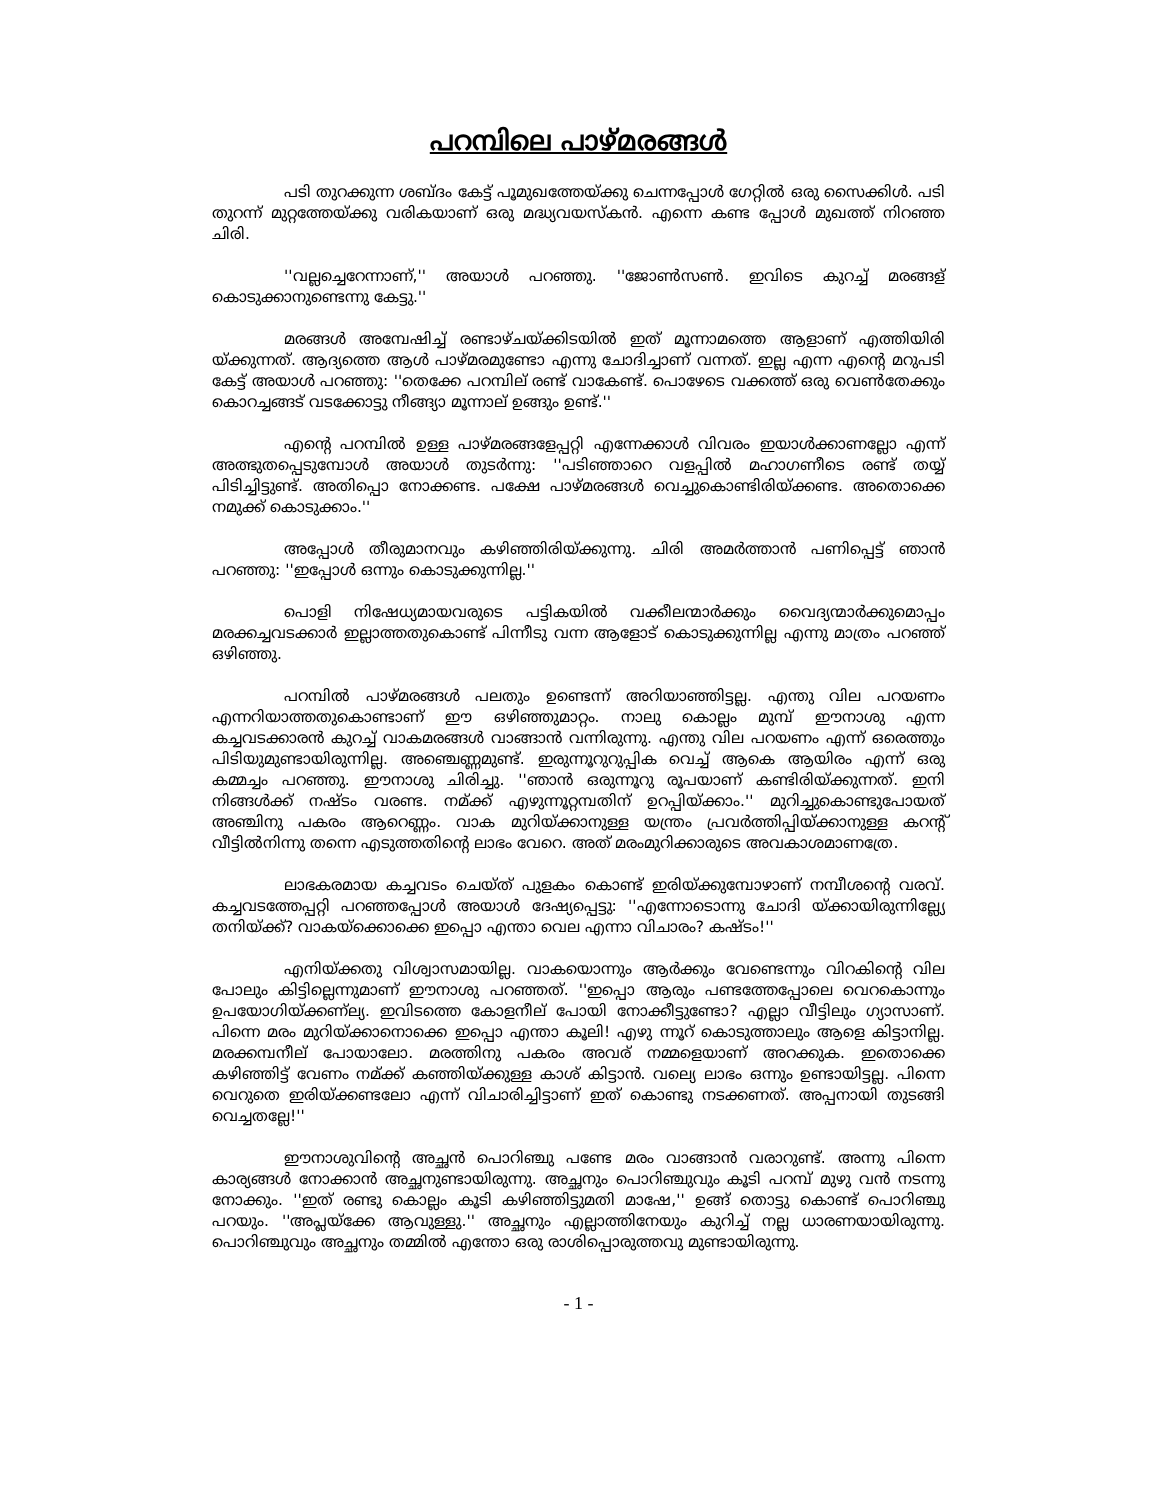പറമ്പിലെ പാഴ്മരങ്ങൾ
പടി തുറക്കുന്ന ശബ്ദം കേട്ട് പൂമുഖത്തേയ്ക്കു ചെന്നപ്പോൾ ഗേറ്റിൽ ഒരു സൈക്കിൾ. പടി തുറന്ന് മുറ്റത്തേയ്ക്കു വരികയാണ് ഒരു മദ്ധ്യവയസ്കൻ. എന്നെ കണ്ട പ്പോൾ മുഖത്ത് നിറഞ്ഞ ചിരി.
''വല്ലച്ചെറേന്നാണ്,'' അയാൾ പറഞ്ഞു. ''ജോൺസൺ. ഇവിടെ കുറച്ച് മരങ്ങള് കൊടുക്കാനുണ്ടെന്നു കേട്ടു.''
മരങ്ങൾ അമ്പേഷിച്ച് രണ്ടാഴ്ചയ്ക്കിടയിൽ ഇത് മൂന്നാമത്തെ ആളാണ് എത്തിയിരി യ്ക്കുന്നത്. ആദ്യത്തെ ആൾ പാഴ്മരമുണ്ടോ എന്നു ചോദിച്ചാണ് വന്നത്. ഇല്ല എന്ന എന്റെ മറുപടി കേട്ട് അയാൾ പറഞ്ഞു: ''തെക്കേ പറമ്പില് രണ്ട് വാകേണ്ട്. പൊഴേടെ വക്കത്ത് ഒരു വെൺതേക്കും കൊറച്ചങ്ങട് വടക്കോട്ടു നീങ്ങ്യാ മൂന്നാല് ഉങ്ങും ഉണ്ട്.''
എന്റെ പറമ്പിൽ ഉള്ള പാഴ്മരങ്ങളേപ്പറ്റി എന്നേക്കാൾ വിവരം ഇയാൾക്കാണല്ലോ എന്ന് അത്ഭുതപ്പെടുമ്പോൾ അയാൾ തുടർന്നു: ''പടിഞ്ഞാറെ വളപ്പിൽ മഹാഗണീടെ രണ്ട് തയ്യ് പിടിച്ചിട്ടുണ്ട്. അതിപ്പൊ നോക്കണ്ട. പക്ഷേ പാഴ്മരങ്ങൾ വെച്ചുകൊണ്ടിരിയ്ക്കണ്ട. അതൊക്കെ നമുക്ക് കൊടുക്കാം.''
അപ്പോൾ തീരുമാനവും കഴിഞ്ഞിരിയ്ക്കുന്നു. ചിരി അമർത്താൻ പണിപ്പെട്ട് ഞാൻ പറഞ്ഞു: ''ഇപ്പോൾ ഒന്നും കൊടുക്കുന്നില്ല.''
പൊളി നിഷേധ്യമായവരുടെ പട്ടികയിൽ വക്കീലന്മാർക്കും വൈദ്യന്മാർക്കുമൊപ്പം മരക്കച്ചവടക്കാർ ഇല്ലാത്തതുകൊണ്ട് പിന്നീടു വന്ന ആളോട് കൊടുക്കുന്നില്ല എന്നു മാത്രം പറഞ്ഞ് ഒഴിഞ്ഞു.
പറമ്പിൽ പാഴ്മരങ്ങൾ പലതും ഉണ്ടെന്ന് അറിയാഞ്ഞിട്ടല്ല. എന്തു വില പറയണം എന്നറിയാത്തതുകൊണ്ടാണ് ഈ ഒഴിഞ്ഞുമാറ്റം. നാലു കൊല്ലം മുമ്പ് ഈനാശു എന്ന കച്ചവടക്കാരൻ കുറച്ച് വാകമരങ്ങൾ വാങ്ങാൻ വന്നിരുന്നു. എന്തു വില പറയണം എന്ന് ഒരെത്തും പിടിയുമുണ്ടായിരുന്നില്ല. അഞ്ചെണ്ണമുണ്ട്. ഇരുന്നൂറുറുപ്പിക വെച്ച് ആകെ ആയിരം എന്ന് ഒരു കമ്മച്ചം പറഞ്ഞു. ഈനാശു ചിരിച്ചു. ''ഞാൻ ഒരുന്നൂറു രൂപയാണ് കണ്ടിരിയ്ക്കുന്നത്. ഇനി നിങ്ങൾക്ക് നഷ്ടം വരണ്ട. നമ്ക്ക് എഴുന്നൂറ്റമ്പതിന് ഉറപ്പിയ്ക്കാം.'' മുറിച്ചുകൊണ്ടുപോയത് അഞ്ചിനു പകരം ആറെണ്ണം. വാക മുറിയ്ക്കാനുള്ള യന്ത്രം പ്രവർത്തിപ്പിയ്ക്കാനുള്ള കറന്റ് വീട്ടിൽനിന്നു തന്നെ എടുത്തതിന്റെ ലാഭം വേറെ. അത് മരംമുറിക്കാരുടെ അവകാശമാണത്രേ.
ലാഭകരമായ കച്ചവടം ചെയ്ത് പുളകം കൊണ്ട് ഇരിയ്ക്കുമ്പോഴാണ് നമ്പീശന്റെ വരവ്. കച്ചവടത്തേപ്പറ്റി പറഞ്ഞപ്പോൾ അയാൾ ദേഷ്യപ്പെട്ടു: ''എന്നോടൊന്നു ചോദി യ്ക്കായിരുന്നില്ല്യേ തനിയ്ക്ക്? വാകയ്ക്കൊക്കെ ഇപ്പൊ എന്താ വെല എന്നാ വിചാരം? കഷ്ടം!''
എനിയ്ക്കതു വിശ്വാസമായില്ല. വാകയൊന്നും ആർക്കും വേണ്ടെന്നും വിറകിന്റെ വില പോലും കിട്ടില്ലെന്നുമാണ് ഈനാശു പറഞ്ഞത്. ''ഇപ്പൊ ആരും പണ്ടത്തേപ്പോലെ വെറകൊന്നും ഉപയോഗിയ്ക്കണ്ല്യ. ഇവിടത്തെ കോളനീല് പോയി നോക്കീട്ടുണ്ടോ? എല്ലാ വീട്ടിലും ഗ്യാസാണ്. പിന്നെ മരം മുറിയ്ക്കാനൊക്കെ ഇപ്പൊ എന്താ കൂലി! എഴു ന്നൂറ് കൊടുത്താലും ആളെ കിട്ടാനില്ല. മരക്കമ്പനീല് പോയാലോ. മരത്തിനു പകരം അവര് നമ്മളെയാണ് അറക്കുക. ഇതൊക്കെ കഴിഞ്ഞിട്ട് വേണം നമ്ക്ക് കഞ്ഞിയ്ക്കുള്ള കാശ് കിട്ടാൻ. വല്യെ ലാഭം ഒന്നും ഉണ്ടായിട്ടല്ല. പിന്നെ വെറുതെ ഇരിയ്ക്കണ്ടലോ എന്ന് വിചാരിച്ചിട്ടാണ് ഇത് കൊണ്ടു നടക്കണത്. അപ്പനായി തുടങ്ങി വെച്ചതല്ലേ!''
ഈനാശുവിന്റെ അച്ഛൻ പൊറിഞ്ചു പണ്ടേ മരം വാങ്ങാൻ വരാറുണ്ട്. അന്നു പിന്നെ കാര്യങ്ങൾ നോക്കാൻ അച്ഛനുണ്ടായിരുന്നു. അച്ഛനും പൊറിഞ്ചുവും കൂടി പറമ്പ് മുഴു വൻ നടന്നു നോക്കും. ''ഇത് രണ്ടു കൊല്ലം കൂടി കഴിഞ്ഞിട്ടുമതി മാഷേ,'' ഉങ്ങ് തൊട്ടു കൊണ്ട് പൊറിഞ്ചു പറയും. ''അപ്ലയ്ക്കേ ആവുള്ളു.'' അച്ഛനും എല്ലാത്തിനേയും കുറിച്ച് നല്ല ധാരണയായിരുന്നു. പൊറിഞ്ചുവും അച്ഛനും തമ്മിൽ എന്തോ ഒരു രാശിപ്പൊരുത്തവു മുണ്ടായിരുന്നു.
- 1 -